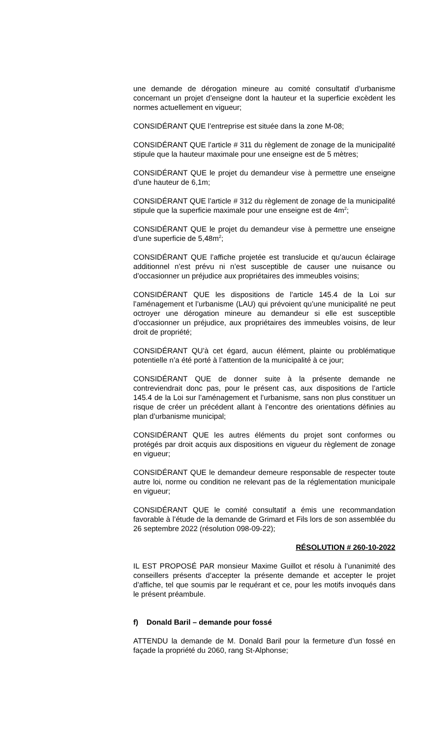une demande de dérogation mineure au comité consultatif d’urbanisme concernant un projet d’enseigne dont la hauteur et la superficie excèdent les normes actuellement en vigueur;
CONSIDÉRANT QUE l’entreprise est située dans la zone M-08;
CONSIDÉRANT QUE l’article # 311 du règlement de zonage de la municipalité stipule que la hauteur maximale pour une enseigne est de 5 mètres;
CONSIDÉRANT QUE le projet du demandeur vise à permettre une enseigne d’une hauteur de 6,1m;
CONSIDÉRANT QUE l’article # 312 du règlement de zonage de la municipalité stipule que la superficie maximale pour une enseigne est de 4m<sup>2</sup>;
CONSIDÉRANT QUE le projet du demandeur vise à permettre une enseigne d’une superficie de 5,48m<sup>2</sup>;
CONSIDÉRANT QUE l’affiche projetée est translucide et qu’aucun éclairage additionnel n’est prévu ni n’est susceptible de causer une nuisance ou d’occasionner un préjudice aux propriétaires des immeubles voisins;
CONSIDÉRANT QUE les dispositions de l’article 145.4 de la Loi sur l’aménagement et l’urbanisme (LAU) qui prévoient qu’une municipalité ne peut octroyer une dérogation mineure au demandeur si elle est susceptible d’occasionner un préjudice, aux propriétaires des immeubles voisins, de leur droit de propriété;
CONSIDÉRANT QU’à cet égard, aucun élément, plainte ou problématique potentielle n’a été porté à l’attention de la municipalité à ce jour;
CONSIDÉRANT QUE de donner suite à la présente demande ne contreviendrait donc pas, pour le présent cas, aux dispositions de l’article 145.4 de la Loi sur l’aménagement et l’urbanisme, sans non plus constituer un risque de créer un précédent allant à l’encontre des orientations définies au plan d’urbanisme municipal;
CONSIDÉRANT QUE les autres éléments du projet sont conformes ou protégés par droit acquis aux dispositions en vigueur du règlement de zonage en vigueur;
CONSIDÉRANT QUE le demandeur demeure responsable de respecter toute autre loi, norme ou condition ne relevant pas de la réglementation municipale en vigueur;
CONSIDÉRANT QUE le comité consultatif a émis une recommandation favorable à l’étude de la demande de Grimard et Fils lors de son assemblée du 26 septembre 2022 (résolution 098-09-22);
RÉSOLUTION # 260-10-2022
IL EST PROPOSÉ PAR monsieur Maxime Guillot et résolu à l’unanimité des conseillers présents d’accepter la présente demande et accepter le projet d’affiche, tel que soumis par le requérant et ce, pour les motifs invoqués dans le présent préambule.
f) Donald Baril – demande pour fossé
ATTENDU la demande de M. Donald Baril pour la fermeture d’un fossé en façade la propriété du 2060, rang St-Alphonse;